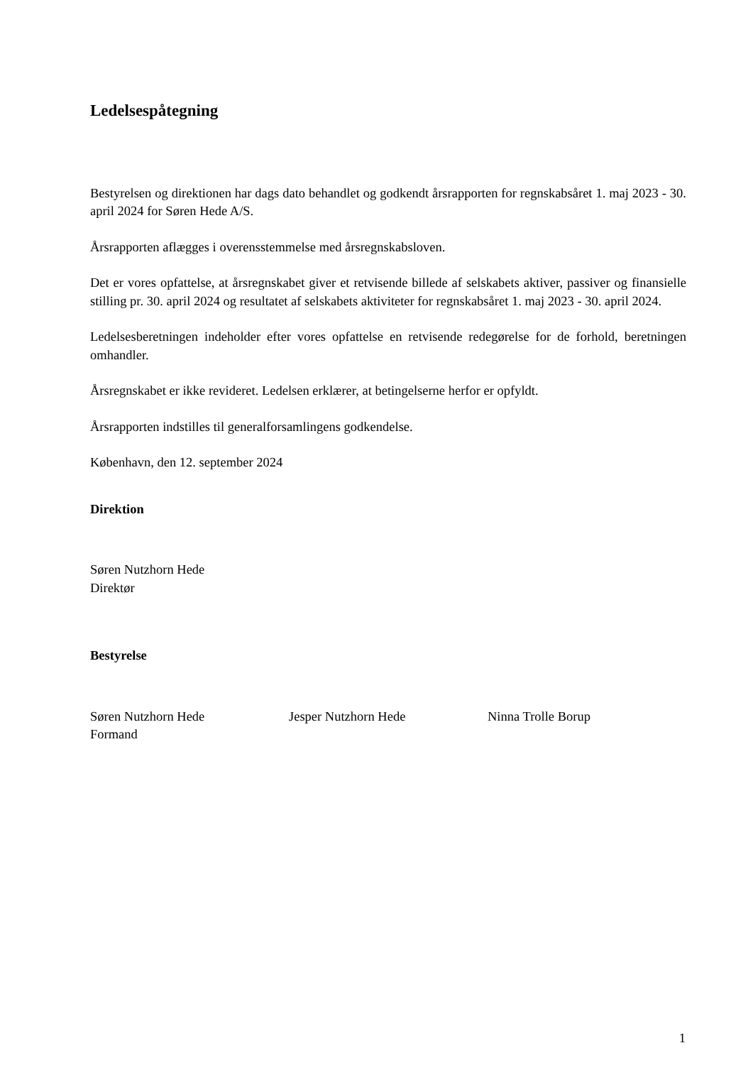Ledelsespåtegning
Bestyrelsen og direktionen har dags dato behandlet og godkendt årsrapporten for regnskabsåret 1. maj 2023 - 30. april 2024 for Søren Hede A/S.
Årsrapporten aflægges i overensstemmelse med årsregnskabsloven.
Det er vores opfattelse, at årsregnskabet giver et retvisende billede af selskabets aktiver, passiver og finansielle stilling pr. 30. april 2024 og resultatet af selskabets aktiviteter for regnskabsåret 1. maj 2023 - 30. april 2024.
Ledelsesberetningen indeholder efter vores opfattelse en retvisende redegørelse for de forhold, beretningen omhandler.
Årsregnskabet er ikke revideret. Ledelsen erklærer, at betingelserne herfor er opfyldt.
Årsrapporten indstilles til generalforsamlingens godkendelse.
København, den 12. september 2024
Direktion
Søren Nutzhorn Hede
Direktør
Bestyrelse
Søren Nutzhorn Hede
Formand
Jesper Nutzhorn Hede Ninna Trolle Borup
1